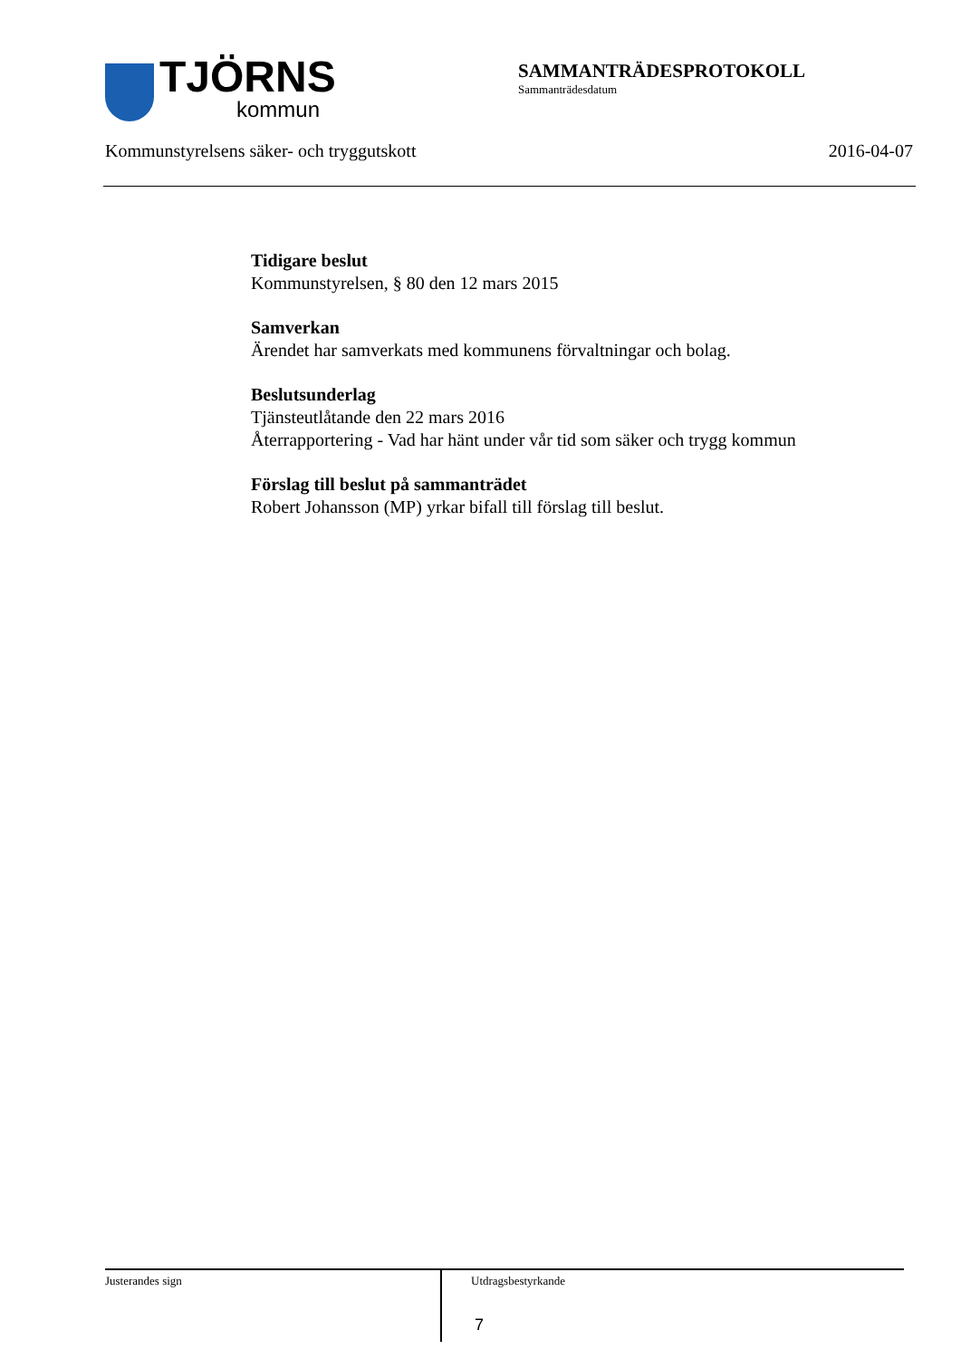TJÖRNS
kommun
SAMMANTRÄDESPROTOKOLL
Sammanträdesdatum
Kommunstyrelsens säker- och tryggutskott 2016-04-07
Tidigare beslut
Kommunstyrelsen, § 80 den 12 mars 2015
Samverkan
Ärendet har samverkats med kommunens förvaltningar och bolag.
Beslutsunderlag
Tjänsteutlåtande den 22 mars 2016
Återrapportering - Vad har hänt under vår tid som säker och trygg kommun
Förslag till beslut på sammanträdet
Robert Johansson (MP) yrkar bifall till förslag till beslut.
Justerandes sign
Utdragsbestyrkande
7